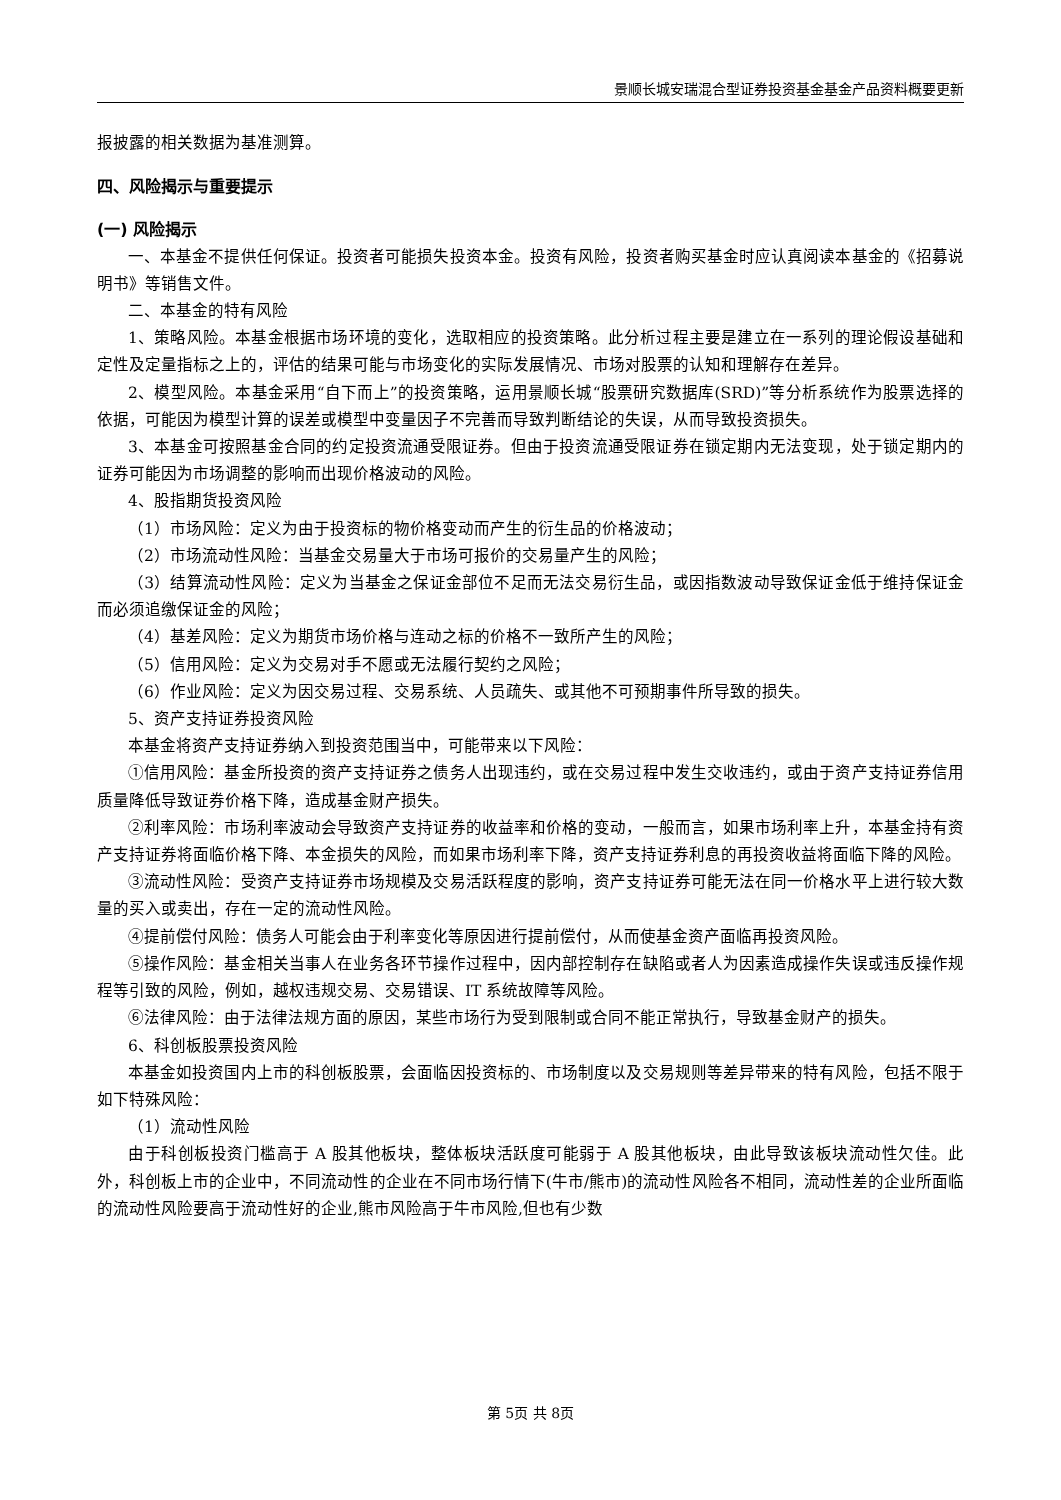景顺长城安瑞混合型证券投资基金基金产品资料概要更新
报披露的相关数据为基准测算。
四、风险揭示与重要提示
(一) 风险揭示
一、本基金不提供任何保证。投资者可能损失投资本金。投资有风险，投资者购买基金时应认真阅读本基金的《招募说明书》等销售文件。
二、本基金的特有风险
1、策略风险。本基金根据市场环境的变化，选取相应的投资策略。此分析过程主要是建立在一系列的理论假设基础和定性及定量指标之上的，评估的结果可能与市场变化的实际发展情况、市场对股票的认知和理解存在差异。
2、模型风险。本基金采用“自下而上”的投资策略，运用景顺长城“股票研究数据库(SRD)”等分析系统作为股票选择的依据，可能因为模型计算的误差或模型中变量因子不完善而导致判断结论的失误，从而导致投资损失。
3、本基金可按照基金合同的约定投资流通受限证券。但由于投资流通受限证券在锁定期内无法变现，处于锁定期内的证券可能因为市场调整的影响而出现价格波动的风险。
4、股指期货投资风险
（1）市场风险：定义为由于投资标的物价格变动而产生的衍生品的价格波动；
（2）市场流动性风险：当基金交易量大于市场可报价的交易量产生的风险；
（3）结算流动性风险：定义为当基金之保证金部位不足而无法交易衍生品，或因指数波动导致保证金低于维持保证金而必须追缴保证金的风险；
（4）基差风险：定义为期货市场价格与连动之标的价格不一致所产生的风险；
（5）信用风险：定义为交易对手不愿或无法履行契约之风险；
（6）作业风险：定义为因交易过程、交易系统、人员疏失、或其他不可预期事件所导致的损失。
5、资产支持证券投资风险
本基金将资产支持证券纳入到投资范围当中，可能带来以下风险：
①信用风险：基金所投资的资产支持证券之债务人出现违约，或在交易过程中发生交收违约，或由于资产支持证券信用质量降低导致证券价格下降，造成基金财产损失。
②利率风险：市场利率波动会导致资产支持证券的收益率和价格的变动，一般而言，如果市场利率上升，本基金持有资产支持证券将面临价格下降、本金损失的风险，而如果市场利率下降，资产支持证券利息的再投资收益将面临下降的风险。
③流动性风险：受资产支持证券市场规模及交易活跃程度的影响，资产支持证券可能无法在同一价格水平上进行较大数量的买入或卖出，存在一定的流动性风险。
④提前偿付风险：债务人可能会由于利率变化等原因进行提前偿付，从而使基金资产面临再投资风险。
⑤操作风险：基金相关当事人在业务各环节操作过程中，因内部控制存在缺陷或者人为因素造成操作失误或违反操作规程等引致的风险，例如，越权违规交易、交易错误、IT 系统故障等风险。
⑥法律风险：由于法律法规方面的原因，某些市场行为受到限制或合同不能正常执行，导致基金财产的损失。
6、科创板股票投资风险
本基金如投资国内上市的科创板股票，会面临因投资标的、市场制度以及交易规则等差异带来的特有风险，包括不限于如下特殊风险：
（1）流动性风险
由于科创板投资门槛高于 A 股其他板块，整体板块活跃度可能弱于 A 股其他板块，由此导致该板块流动性欠佳。此外，科创板上市的企业中，不同流动性的企业在不同市场行情下(牛市/熊市)的流动性风险各不相同，流动性差的企业所面临的流动性风险要高于流动性好的企业,熊市风险高于牛市风险,但也有少数
第 5页 共 8页